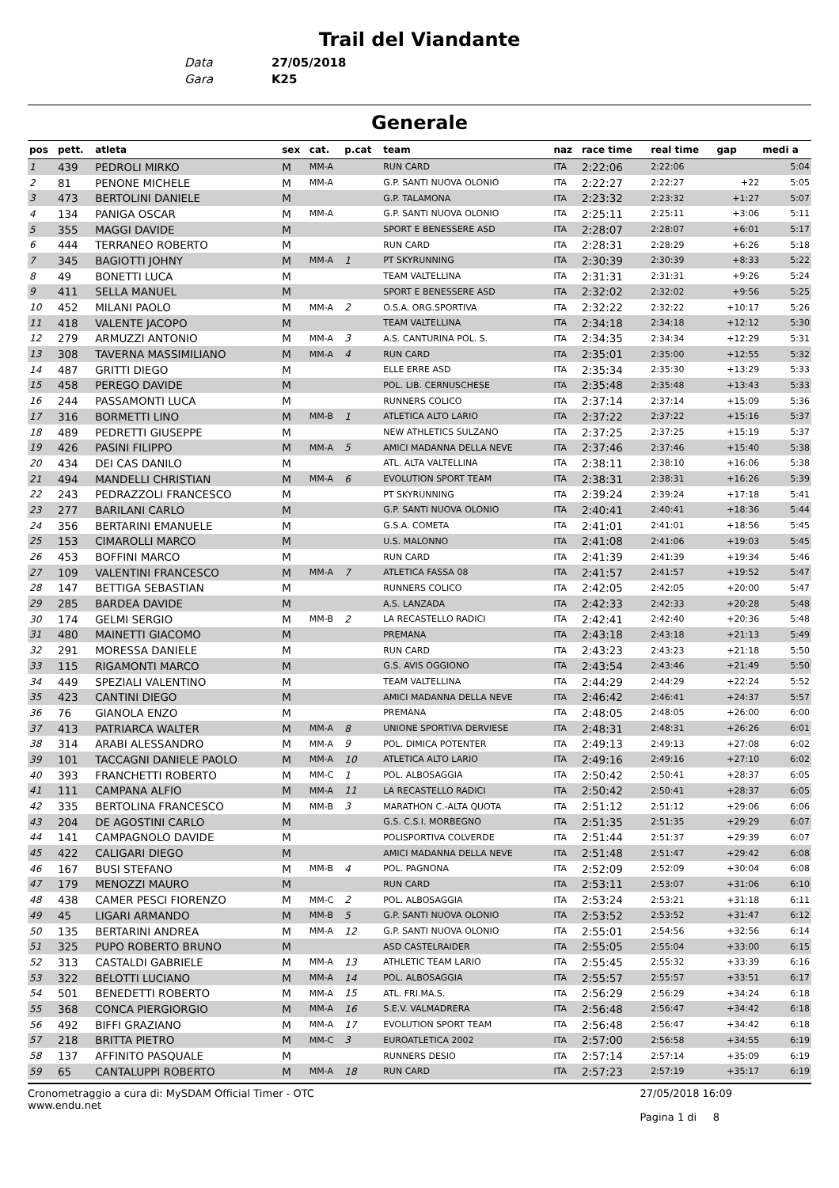Trail del Viandante
Data 27/05/2018
Gara K25
Generale
| pos | pett. | atleta | sex | cat. | p.cat | team | naz | race time | real time | gap | medi a |
| --- | --- | --- | --- | --- | --- | --- | --- | --- | --- | --- | --- |
| 1 | 439 | PEDROLI MIRKO | M | MM-A | | RUN CARD | ITA | 2:22:06 | 2:22:06 | | 5:04 |
| 2 | 81 | PENONE MICHELE | M | MM-A | | G.P. SANTI NUOVA OLONIO | ITA | 2:22:27 | 2:22:27 | +22 | 5:05 |
| 3 | 473 | BERTOLINI DANIELE | M | | | G.P. TALAMONA | ITA | 2:23:32 | 2:23:32 | +1:27 | 5:07 |
| 4 | 134 | PANIGA OSCAR | M | MM-A | | G.P. SANTI NUOVA OLONIO | ITA | 2:25:11 | 2:25:11 | +3:06 | 5:11 |
| 5 | 355 | MAGGI DAVIDE | M | | | SPORT E BENESSERE ASD | ITA | 2:28:07 | 2:28:07 | +6:01 | 5:17 |
| 6 | 444 | TERRANEO ROBERTO | M | | | RUN CARD | ITA | 2:28:31 | 2:28:29 | +6:26 | 5:18 |
| 7 | 345 | BAGIOTTI JOHNY | M | MM-A | 1 | PT SKYRUNNING | ITA | 2:30:39 | 2:30:39 | +8:33 | 5:22 |
| 8 | 49 | BONETTI LUCA | M | | | TEAM VALTELLINA | ITA | 2:31:31 | 2:31:31 | +9:26 | 5:24 |
| 9 | 411 | SELLA MANUEL | M | | | SPORT E BENESSERE ASD | ITA | 2:32:02 | 2:32:02 | +9:56 | 5:25 |
| 10 | 452 | MILANI PAOLO | M | MM-A | 2 | O.S.A. ORG.SPORTIVA | ITA | 2:32:22 | 2:32:22 | +10:17 | 5:26 |
| 11 | 418 | VALENTE JACOPO | M | | | TEAM VALTELLINA | ITA | 2:34:18 | 2:34:18 | +12:12 | 5:30 |
| 12 | 279 | ARMUZZI ANTONIO | M | MM-A | 3 | A.S. CANTURINA POL. S. | ITA | 2:34:35 | 2:34:34 | +12:29 | 5:31 |
| 13 | 308 | TAVERNA MASSIMILIANO | M | MM-A | 4 | RUN CARD | ITA | 2:35:01 | 2:35:00 | +12:55 | 5:32 |
| 14 | 487 | GRITTI DIEGO | M | | | ELLE ERRE ASD | ITA | 2:35:34 | 2:35:30 | +13:29 | 5:33 |
| 15 | 458 | PEREGO DAVIDE | M | | | POL. LIB. CERNUSCHESE | ITA | 2:35:48 | 2:35:48 | +13:43 | 5:33 |
| 16 | 244 | PASSAMONTI LUCA | M | | | RUNNERS COLICO | ITA | 2:37:14 | 2:37:14 | +15:09 | 5:36 |
| 17 | 316 | BORMETTI LINO | M | MM-B | 1 | ATLETICA ALTO LARIO | ITA | 2:37:22 | 2:37:22 | +15:16 | 5:37 |
| 18 | 489 | PEDRETTI GIUSEPPE | M | | | NEW ATHLETICS SULZANO | ITA | 2:37:25 | 2:37:25 | +15:19 | 5:37 |
| 19 | 426 | PASINI FILIPPO | M | MM-A | 5 | AMICI MADANNA DELLA NEVE | ITA | 2:37:46 | 2:37:46 | +15:40 | 5:38 |
| 20 | 434 | DEI CAS DANILO | M | | | ATL. ALTA VALTELLINA | ITA | 2:38:11 | 2:38:10 | +16:06 | 5:38 |
| 21 | 494 | MANDELLI CHRISTIAN | M | MM-A | 6 | EVOLUTION SPORT TEAM | ITA | 2:38:31 | 2:38:31 | +16:26 | 5:39 |
| 22 | 243 | PEDRAZZOLI FRANCESCO | M | | | PT SKYRUNNING | ITA | 2:39:24 | 2:39:24 | +17:18 | 5:41 |
| 23 | 277 | BARILANI CARLO | M | | | G.P. SANTI NUOVA OLONIO | ITA | 2:40:41 | 2:40:41 | +18:36 | 5:44 |
| 24 | 356 | BERTARINI EMANUELE | M | | | G.S.A. COMETA | ITA | 2:41:01 | 2:41:01 | +18:56 | 5:45 |
| 25 | 153 | CIMAROLLI MARCO | M | | | U.S. MALONNO | ITA | 2:41:08 | 2:41:06 | +19:03 | 5:45 |
| 26 | 453 | BOFFINI MARCO | M | | | RUN CARD | ITA | 2:41:39 | 2:41:39 | +19:34 | 5:46 |
| 27 | 109 | VALENTINI FRANCESCO | M | MM-A | 7 | ATLETICA FASSA 08 | ITA | 2:41:57 | 2:41:57 | +19:52 | 5:47 |
| 28 | 147 | BETTIGA SEBASTIAN | M | | | RUNNERS COLICO | ITA | 2:42:05 | 2:42:05 | +20:00 | 5:47 |
| 29 | 285 | BARDEA DAVIDE | M | | | A.S. LANZADA | ITA | 2:42:33 | 2:42:33 | +20:28 | 5:48 |
| 30 | 174 | GELMI SERGIO | M | MM-B | 2 | LA RECASTELLO RADICI | ITA | 2:42:41 | 2:42:40 | +20:36 | 5:48 |
| 31 | 480 | MAINETTI GIACOMO | M | | | PREMANA | ITA | 2:43:18 | 2:43:18 | +21:13 | 5:49 |
| 32 | 291 | MORESSA DANIELE | M | | | RUN CARD | ITA | 2:43:23 | 2:43:23 | +21:18 | 5:50 |
| 33 | 115 | RIGAMONTI MARCO | M | | | G.S. AVIS OGGIONO | ITA | 2:43:54 | 2:43:46 | +21:49 | 5:50 |
| 34 | 449 | SPEZIALI VALENTINO | M | | | TEAM VALTELLINA | ITA | 2:44:29 | 2:44:29 | +22:24 | 5:52 |
| 35 | 423 | CANTINI DIEGO | M | | | AMICI MADANNA DELLA NEVE | ITA | 2:46:42 | 2:46:41 | +24:37 | 5:57 |
| 36 | 76 | GIANOLA ENZO | M | | | PREMANA | ITA | 2:48:05 | 2:48:05 | +26:00 | 6:00 |
| 37 | 413 | PATRIARCA WALTER | M | MM-A | 8 | UNIONE SPORTIVA DERVIESE | ITA | 2:48:31 | 2:48:31 | +26:26 | 6:01 |
| 38 | 314 | ARABI ALESSANDRO | M | MM-A | 9 | POL. DIMICA POTENTER | ITA | 2:49:13 | 2:49:13 | +27:08 | 6:02 |
| 39 | 101 | TACCAGNI DANIELE PAOLO | M | MM-A | 10 | ATLETICA ALTO LARIO | ITA | 2:49:16 | 2:49:16 | +27:10 | 6:02 |
| 40 | 393 | FRANCHETTI ROBERTO | M | MM-C | 1 | POL. ALBOSAGGIA | ITA | 2:50:42 | 2:50:41 | +28:37 | 6:05 |
| 41 | 111 | CAMPANA ALFIO | M | MM-A | 11 | LA RECASTELLO RADICI | ITA | 2:50:42 | 2:50:41 | +28:37 | 6:05 |
| 42 | 335 | BERTOLINA FRANCESCO | M | MM-B | 3 | MARATHON C.-ALTA QUOTA | ITA | 2:51:12 | 2:51:12 | +29:06 | 6:06 |
| 43 | 204 | DE AGOSTINI CARLO | M | | | G.S. C.S.I. MORBEGNO | ITA | 2:51:35 | 2:51:35 | +29:29 | 6:07 |
| 44 | 141 | CAMPAGNOLO DAVIDE | M | | | POLISPORTIVA COLVERDE | ITA | 2:51:44 | 2:51:37 | +29:39 | 6:07 |
| 45 | 422 | CALIGARI DIEGO | M | | | AMICI MADANNA DELLA NEVE | ITA | 2:51:48 | 2:51:47 | +29:42 | 6:08 |
| 46 | 167 | BUSI STEFANO | M | MM-B | 4 | POL. PAGNONA | ITA | 2:52:09 | 2:52:09 | +30:04 | 6:08 |
| 47 | 179 | MENOZZI MAURO | M | | | RUN CARD | ITA | 2:53:11 | 2:53:07 | +31:06 | 6:10 |
| 48 | 438 | CAMER PESCI FIORENZO | M | MM-C | 2 | POL. ALBOSAGGIA | ITA | 2:53:24 | 2:53:21 | +31:18 | 6:11 |
| 49 | 45 | LIGARI ARMANDO | M | MM-B | 5 | G.P. SANTI NUOVA OLONIO | ITA | 2:53:52 | 2:53:52 | +31:47 | 6:12 |
| 50 | 135 | BERTARINI ANDREA | M | MM-A | 12 | G.P. SANTI NUOVA OLONIO | ITA | 2:55:01 | 2:54:56 | +32:56 | 6:14 |
| 51 | 325 | PUPO ROBERTO BRUNO | M | | | ASD CASTELRAIDER | ITA | 2:55:05 | 2:55:04 | +33:00 | 6:15 |
| 52 | 313 | CASTALDI GABRIELE | M | MM-A | 13 | ATHLETIC TEAM LARIO | ITA | 2:55:45 | 2:55:32 | +33:39 | 6:16 |
| 53 | 322 | BELOTTI LUCIANO | M | MM-A | 14 | POL. ALBOSAGGIA | ITA | 2:55:57 | 2:55:57 | +33:51 | 6:17 |
| 54 | 501 | BENEDETTI ROBERTO | M | MM-A | 15 | ATL. FRI.MA.S. | ITA | 2:56:29 | 2:56:29 | +34:24 | 6:18 |
| 55 | 368 | CONCA PIERGIORGIO | M | MM-A | 16 | S.E.V. VALMADRERA | ITA | 2:56:48 | 2:56:47 | +34:42 | 6:18 |
| 56 | 492 | BIFFI GRAZIANO | M | MM-A | 17 | EVOLUTION SPORT TEAM | ITA | 2:56:48 | 2:56:47 | +34:42 | 6:18 |
| 57 | 218 | BRITTA PIETRO | M | MM-C | 3 | EUROATLETICA 2002 | ITA | 2:57:00 | 2:56:58 | +34:55 | 6:19 |
| 58 | 137 | AFFINITO PASQUALE | M | | | RUNNERS DESIO | ITA | 2:57:14 | 2:57:14 | +35:09 | 6:19 |
| 59 | 65 | CANTALUPPI ROBERTO | M | MM-A | 18 | RUN CARD | ITA | 2:57:23 | 2:57:19 | +35:17 | 6:19 |
Cronometraggio a cura di: MySDAM Official Timer - OTC
www.endu.net
27/05/2018 16:09
Pagina 1 di 8